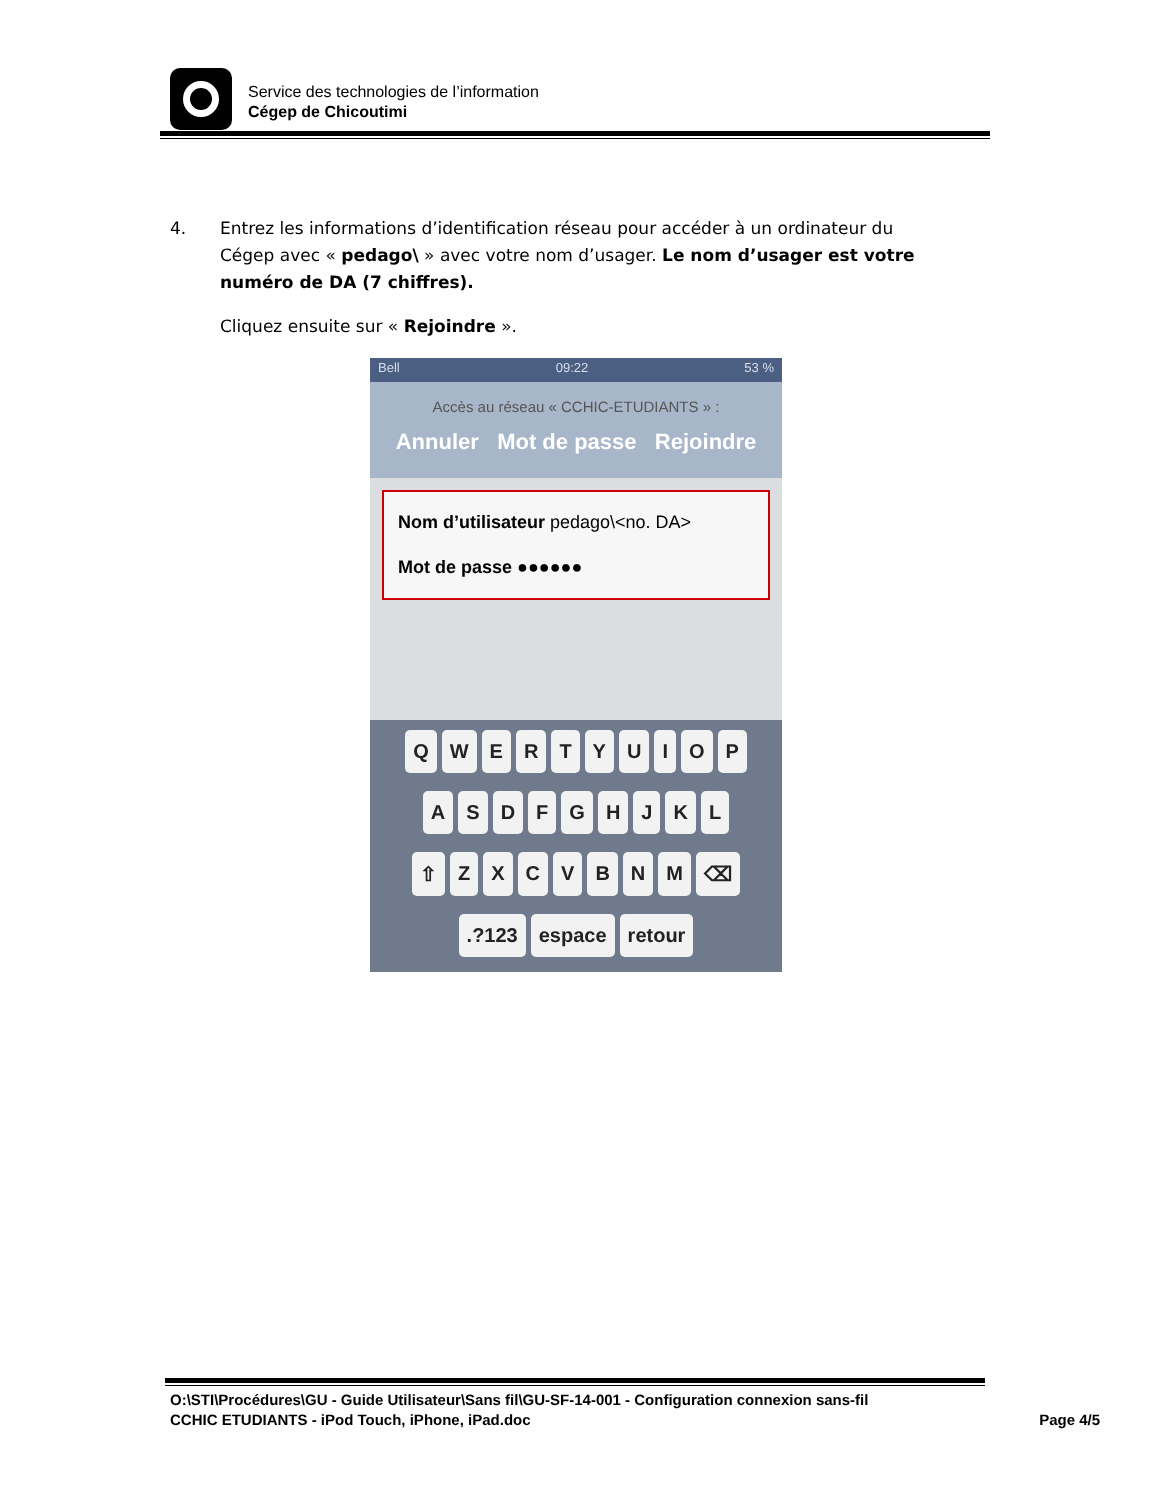Service des technologies de l’information
Cégep de Chicoutimi
4. Entrez les informations d’identification réseau pour accéder à un ordinateur du
Cégep avec « pedago\ » avec votre nom d’usager. Le nom d’usager est votre numéro de DA (7 chiffres).
Cliquez ensuite sur « Rejoindre ».
Bell 09:22 53 %
Accès au réseau « CCHIC-ETUDIANTS » :
Annuler Mot de passe Rejoindre
Nom d’utilisateur pedago\<no. DA>
Mot de passe ●●●●●●
QWERTYUIOP
ASDFGHJKL
⇧ ZXCVBNM ⌫
.?123 espace retour
O:\STI\Procédures\GU - Guide Utilisateur\Sans fil\GU-SF-14-001 - Configuration connexion sans-fil
CCHIC ETUDIANTS - iPod Touch, iPhone, iPad.doc Page 4/5